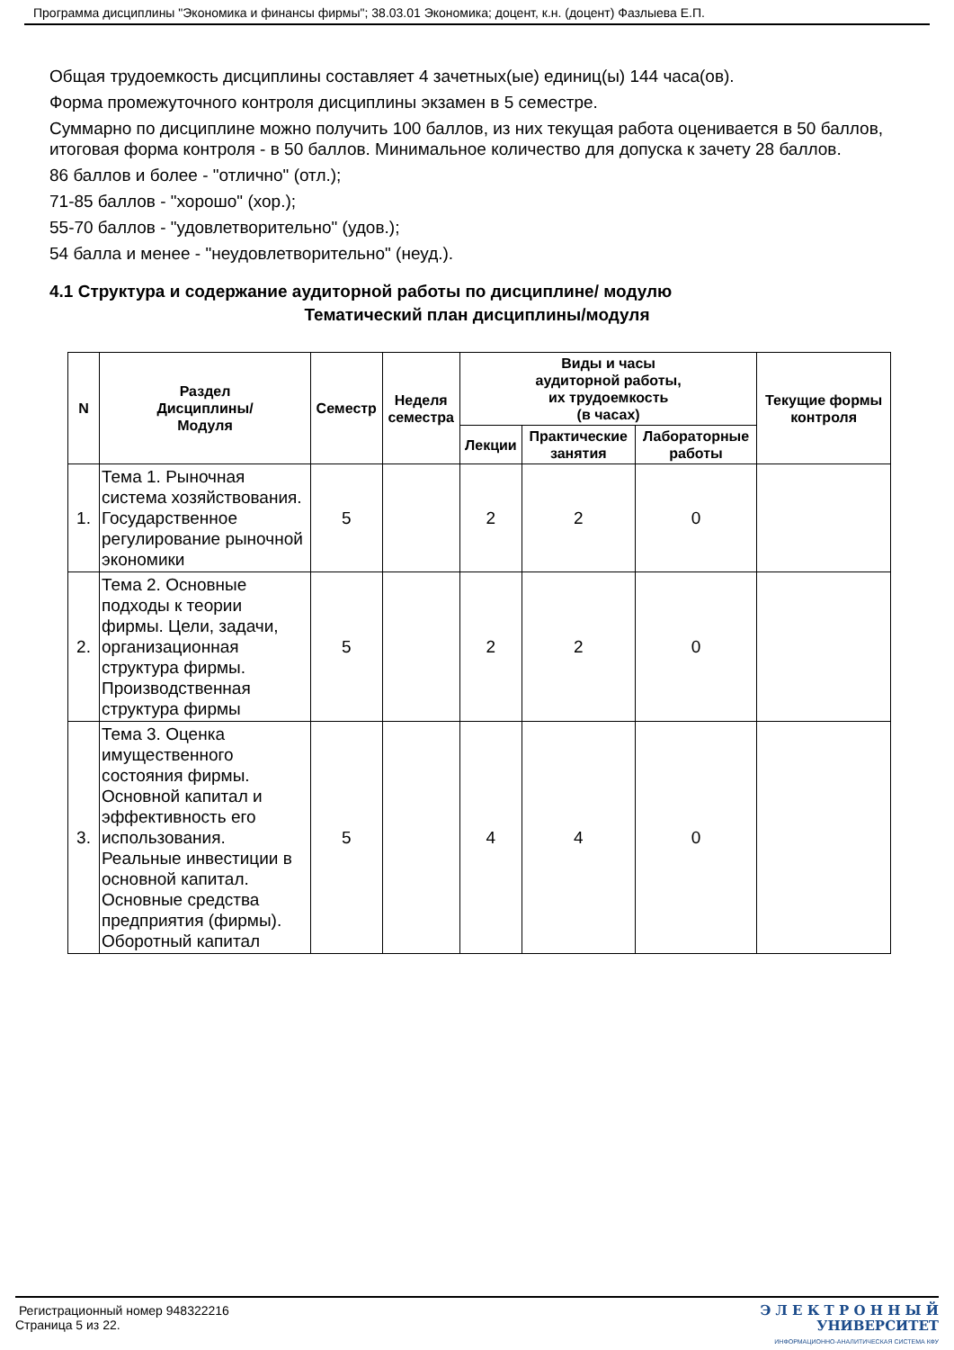Программа дисциплины "Экономика и финансы фирмы"; 38.03.01 Экономика; доцент, к.н. (доцент) Фазлыева Е.П.
Общая трудоемкость дисциплины составляет 4 зачетных(ые) единиц(ы) 144 часа(ов).
Форма промежуточного контроля дисциплины экзамен в 5 семестре.
Суммарно по дисциплине можно получить 100 баллов, из них текущая работа оценивается в 50 баллов, итоговая форма контроля - в 50 баллов. Минимальное количество для допуска к зачету 28 баллов.
86 баллов и более - "отлично" (отл.);
71-85 баллов - "хорошо" (хор.);
55-70 баллов - "удовлетворительно" (удов.);
54 балла и менее - "неудовлетворительно" (неуд.).
4.1 Структура и содержание аудиторной работы по дисциплине/ модулю
Тематический план дисциплины/модуля
| N | Раздел Дисциплины/ Модуля | Семестр | Неделя семестра | Виды и часы аудиторной работы, их трудоемкость (в часах) | | | Текущие формы контроля |
| --- | --- | --- | --- | --- | --- | --- | --- |
| | | | | Лекции | Практические занятия | Лабораторные работы | |
| 1. | Тема 1. Рыночная система хозяйствования. Государственное регулирование рыночной экономики | 5 | | 2 | 2 | 0 | |
| 2. | Тема 2. Основные подходы к теории фирмы. Цели, задачи, организационная структура фирмы. Производственная структура фирмы | 5 | | 2 | 2 | 0 | |
| 3. | Тема 3. Оценка имущественного состояния фирмы. Основной капитал и эффективность его использования. Реальные инвестиции в основной капитал. Основные средства предприятия (фирмы). Оборотный капитал | 5 | | 4 | 4 | 0 | |
Регистрационный номер 948322216
Страница 5 из 22.
Э Л Е К Т Р О Н Н Ы Й
УНИВЕРСИТЕТ
ИНФОРМАЦИОННО-АНАЛИТИЧЕСКАЯ СИСТЕМА КФУ